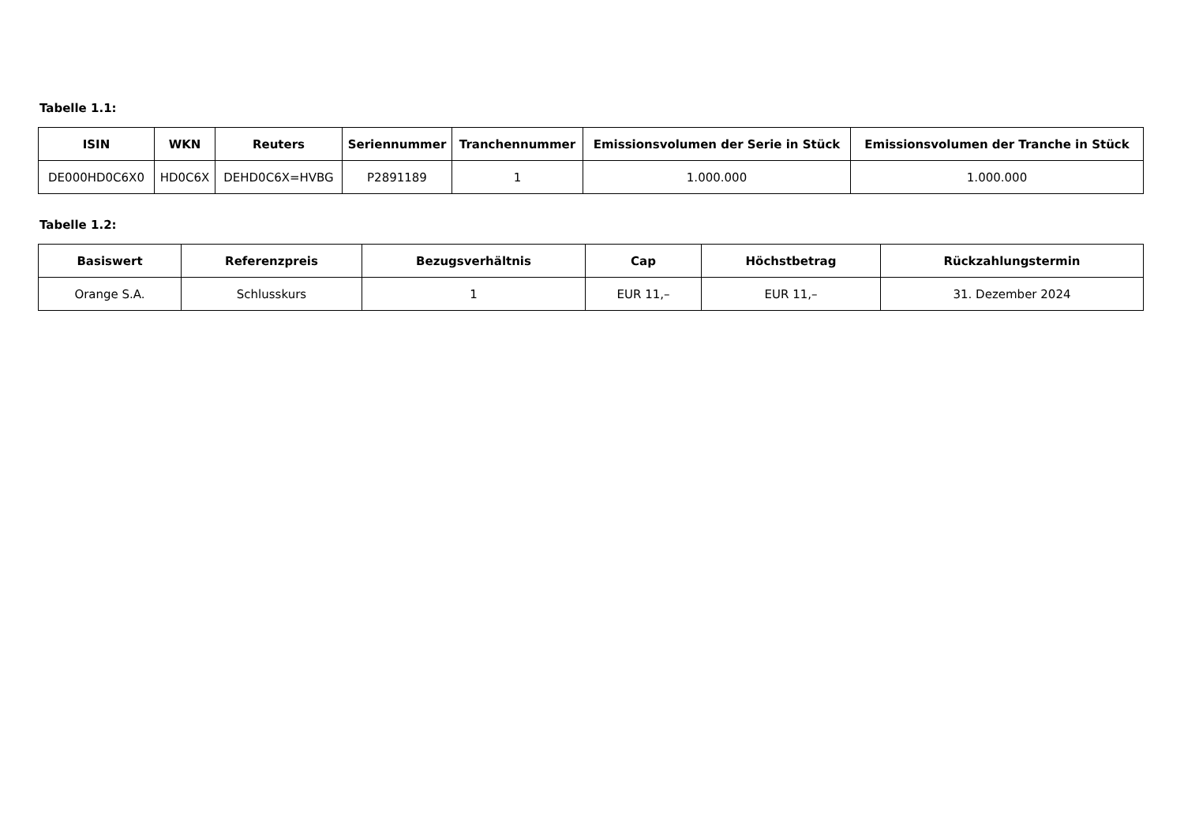Tabelle 1.1:
| ISIN | WKN | Reuters | Seriennummer | Tranchennummer | Emissionsvolumen der Serie in Stück | Emissionsvolumen der Tranche in Stück |
| --- | --- | --- | --- | --- | --- | --- |
| DE000HD0C6X0 | HD0C6X | DEHD0C6X=HVBG | P2891189 | 1 | 1.000.000 | 1.000.000 |
Tabelle 1.2:
| Basiswert | Referenzpreis | Bezugsverhältnis | Cap | Höchstbetrag | Rückzahlungstermin |
| --- | --- | --- | --- | --- | --- |
| Orange S.A. | Schlusskurs | 1 | EUR 11,– | EUR 11,– | 31. Dezember 2024 |